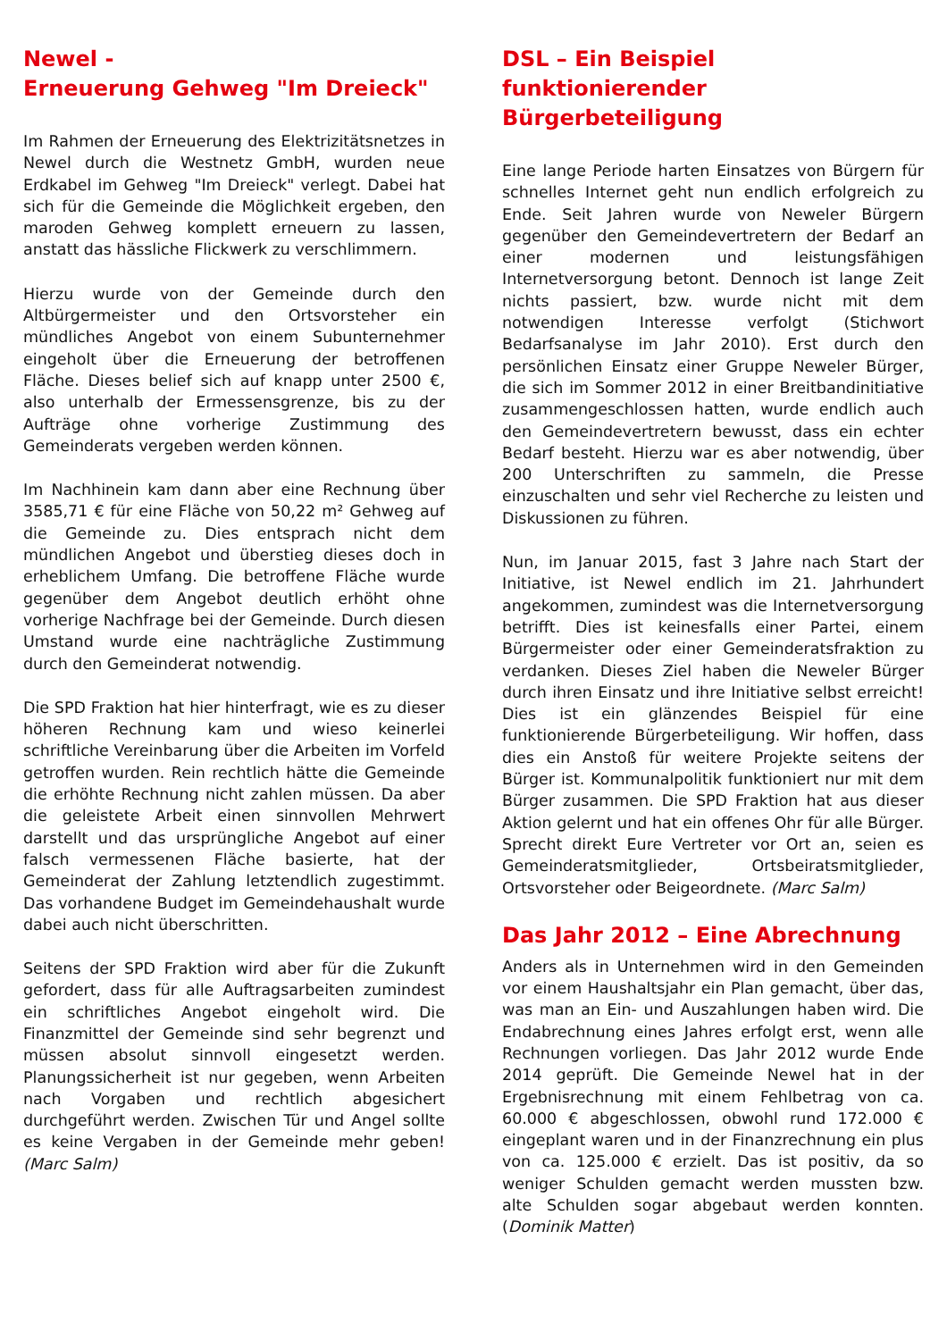Newel -
Erneuerung Gehweg "Im Dreieck"
Im Rahmen der Erneuerung des Elektrizitätsnetzes in Newel durch die Westnetz GmbH, wurden neue Erdkabel im Gehweg "Im Dreieck" verlegt. Dabei hat sich für die Gemeinde die Möglichkeit ergeben, den maroden Gehweg komplett erneuern zu lassen, anstatt das hässliche Flickwerk zu verschlimmern.
Hierzu wurde von der Gemeinde durch den Altbürgermeister und den Ortsvorsteher ein mündliches Angebot von einem Subunternehmer eingeholt über die Erneuerung der betroffenen Fläche. Dieses belief sich auf knapp unter 2500 €, also unterhalb der Ermessensgrenze, bis zu der Aufträge ohne vorherige Zustimmung des Gemeinderats vergeben werden können.
Im Nachhinein kam dann aber eine Rechnung über 3585,71 € für eine Fläche von 50,22 m² Gehweg auf die Gemeinde zu. Dies entsprach nicht dem mündlichen Angebot und überstieg dieses doch in erheblichem Umfang. Die betroffene Fläche wurde gegenüber dem Angebot deutlich erhöht ohne vorherige Nachfrage bei der Gemeinde. Durch diesen Umstand wurde eine nachträgliche Zustimmung durch den Gemeinderat notwendig.
Die SPD Fraktion hat hier hinterfragt, wie es zu dieser höheren Rechnung kam und wieso keinerlei schriftliche Vereinbarung über die Arbeiten im Vorfeld getroffen wurden. Rein rechtlich hätte die Gemeinde die erhöhte Rechnung nicht zahlen müssen. Da aber die geleistete Arbeit einen sinnvollen Mehrwert darstellt und das ursprüngliche Angebot auf einer falsch vermessenen Fläche basierte, hat der Gemeinderat der Zahlung letztendlich zugestimmt. Das vorhandene Budget im Gemeindehaushalt wurde dabei auch nicht überschritten.
Seitens der SPD Fraktion wird aber für die Zukunft gefordert, dass für alle Auftragsarbeiten zumindest ein schriftliches Angebot eingeholt wird. Die Finanzmittel der Gemeinde sind sehr begrenzt und müssen absolut sinnvoll eingesetzt werden. Planungssicherheit ist nur gegeben, wenn Arbeiten nach Vorgaben und rechtlich abgesichert durchgeführt werden. Zwischen Tür und Angel sollte es keine Vergaben in der Gemeinde mehr geben! (Marc Salm)
DSL – Ein Beispiel
funktionierender Bürgerbeteiligung
Eine lange Periode harten Einsatzes von Bürgern für schnelles Internet geht nun endlich erfolgreich zu Ende. Seit Jahren wurde von Neweler Bürgern gegenüber den Gemeindevertretern der Bedarf an einer modernen und leistungsfähigen Internetversorgung betont. Dennoch ist lange Zeit nichts passiert, bzw. wurde nicht mit dem notwendigen Interesse verfolgt (Stichwort Bedarfsanalyse im Jahr 2010). Erst durch den persönlichen Einsatz einer Gruppe Neweler Bürger, die sich im Sommer 2012 in einer Breitbandinitiative zusammengeschlossen hatten, wurde endlich auch den Gemeindevertretern bewusst, dass ein echter Bedarf besteht. Hierzu war es aber notwendig, über 200 Unterschriften zu sammeln, die Presse einzuschalten und sehr viel Recherche zu leisten und Diskussionen zu führen.
Nun, im Januar 2015, fast 3 Jahre nach Start der Initiative, ist Newel endlich im 21. Jahrhundert angekommen, zumindest was die Internetversorgung betrifft. Dies ist keinesfalls einer Partei, einem Bürgermeister oder einer Gemeinderatsfraktion zu verdanken. Dieses Ziel haben die Neweler Bürger durch ihren Einsatz und ihre Initiative selbst erreicht! Dies ist ein glänzendes Beispiel für eine funktionierende Bürgerbeteiligung. Wir hoffen, dass dies ein Anstoß für weitere Projekte seitens der Bürger ist. Kommunalpolitik funktioniert nur mit dem Bürger zusammen. Die SPD Fraktion hat aus dieser Aktion gelernt und hat ein offenes Ohr für alle Bürger. Sprecht direkt Eure Vertreter vor Ort an, seien es Gemeinderatsmitglieder, Ortsbeiratsmitglieder, Ortsvorsteher oder Beigeordnete. (Marc Salm)
Das Jahr 2012 – Eine Abrechnung
Anders als in Unternehmen wird in den Gemeinden vor einem Haushaltsjahr ein Plan gemacht, über das, was man an Ein- und Auszahlungen haben wird. Die Endabrechnung eines Jahres erfolgt erst, wenn alle Rechnungen vorliegen. Das Jahr 2012 wurde Ende 2014 geprüft. Die Gemeinde Newel hat in der Ergebnisrechnung mit einem Fehlbetrag von ca. 60.000 € abgeschlossen, obwohl rund 172.000 € eingeplant waren und in der Finanzrechnung ein plus von ca. 125.000 € erzielt. Das ist positiv, da so weniger Schulden gemacht werden mussten bzw. alte Schulden sogar abgebaut werden konnten. (Dominik Matter)